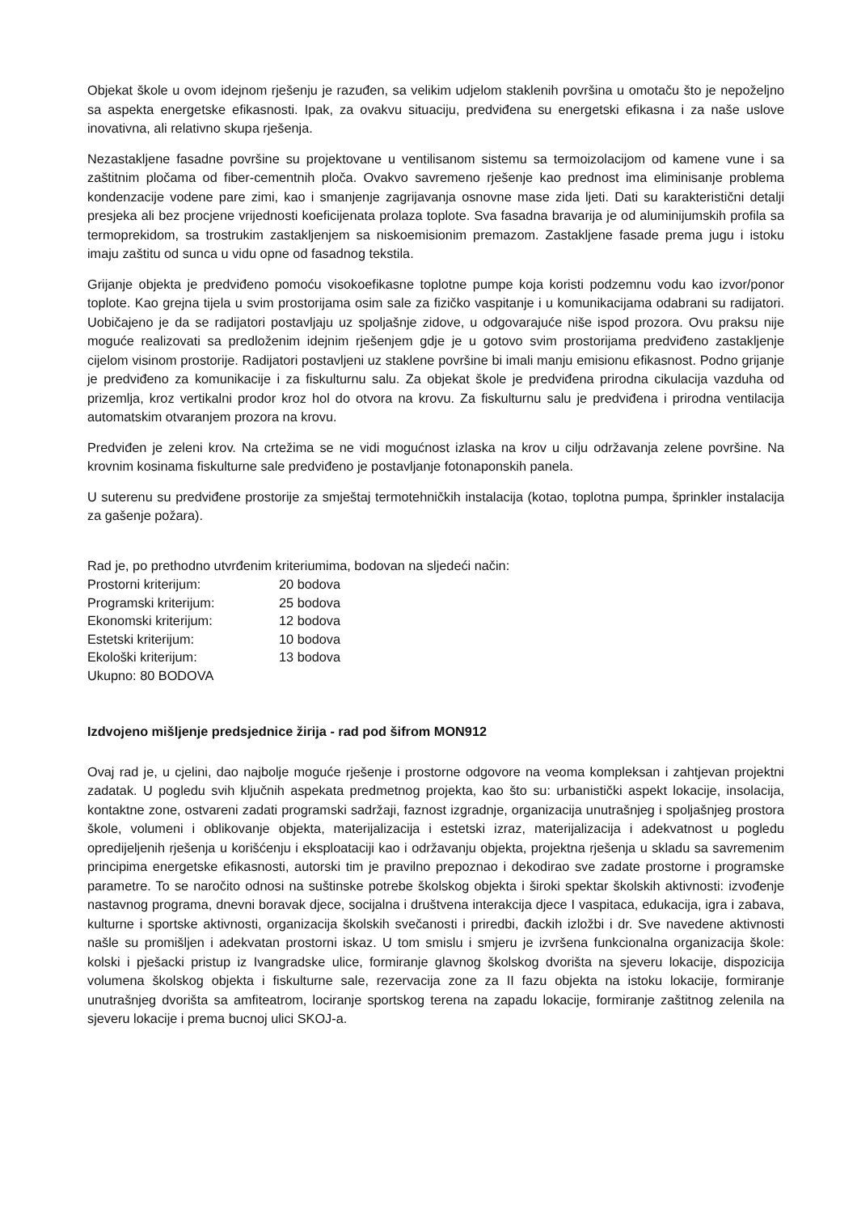Objekat škole u ovom idejnom rješenju je razuđen, sa velikim udjelom staklenih površina u omotaču što je nepoželjno sa aspekta energetske efikasnosti. Ipak, za ovakvu situaciju, predviđena su energetski efikasna i za naše uslove inovativna, ali relativno skupa rješenja.
Nezastakljene fasadne površine su projektovane u ventilisanom sistemu sa termoizolacijom od kamene vune i sa zaštitnim pločama od fiber-cementnih ploča. Ovakvo savremeno rješenje kao prednost ima eliminisanje problema kondenzacije vodene pare zimi, kao i smanjenje zagrijavanja osnovne mase zida ljeti. Dati su karakteristični detalji presjeka ali bez procjene vrijednosti koeficijenata prolaza toplote. Sva fasadna bravarija je od aluminijumskih profila sa termoprekidom, sa trostrukim zastakljenjem sa niskoemisionim premazom. Zastakljene fasade prema jugu i istoku imaju zaštitu od sunca u vidu opne od fasadnog tekstila.
Grijanje objekta je predviđeno pomoću visokoefikasne toplotne pumpe koja koristi podzemnu vodu kao izvor/ponor toplote. Kao grejna tijela u svim prostorijama osim sale za fizičko vaspitanje i u komunikacijama odabrani su radijatori. Uobičajeno je da se radijatori postavljaju uz spoljašnje zidove, u odgovarajuće niše ispod prozora. Ovu praksu nije moguće realizovati sa predloženim idejnim rješenjem gdje je u gotovo svim prostorijama predviđeno zastakljenje cijelom visinom prostorije. Radijatori postavljeni uz staklene površine bi imali manju emisionu efikasnost. Podno grijanje je predviđeno za komunikacije i za fiskulturnu salu. Za objekat škole je predviđena prirodna cikulacija vazduha od prizemlja, kroz vertikalni prodor kroz hol do otvora na krovu. Za fiskulturnu salu je predviđena i prirodna ventilacija automatskim otvaranjem prozora na krovu.
Predviđen je zeleni krov. Na crtežima se ne vidi mogućnost izlaska na krov u cilju održavanja zelene površine. Na krovnim kosinama fiskulturne sale predviđeno je postavljanje fotonaponskih panela.
U suterenu su predviđene prostorije za smještaj termotehničkih instalacija (kotao, toplotna pumpa, šprinkler instalacija za gašenje požara).
Rad je, po prethodno utvrđenim kriteriumima, bodovan na sljedeći način:
Prostorni kriterijum: 20 bodova Programski kriterijum: 25 bodova Ekonomski kriterijum: 12 bodova Estetski kriterijum: 10 bodova Ekološki kriterijum: 13 bodova
Ukupno: 80 BODOVA
Izdvojeno mišljenje predsjednice žirija - rad pod šifrom MON912
Ovaj rad je, u cjelini, dao najbolje moguće rješenje i prostorne odgovore na veoma kompleksan i zahtjevan projektni zadatak. U pogledu svih ključnih aspekata predmetnog projekta, kao što su: urbanistički aspekt lokacije, insolacija, kontaktne zone, ostvareni zadati programski sadržaji, faznost izgradnje, organizacija unutrašnjeg i spoljašnjeg prostora škole, volumeni i oblikovanje objekta, materijalizacija i estetski izraz, materijalizacija i adekvatnost u pogledu opredijeljenih rješenja u korišćenju i eksploataciji kao i održavanju objekta, projektna rješenja u skladu sa savremenim principima energetske efikasnosti, autorski tim je pravilno prepoznao i dekodirao sve zadate prostorne i programske parametre. To se naročito odnosi na suštinske potrebe školskog objekta i široki spektar školskih aktivnosti: izvođenje nastavnog programa, dnevni boravak djece, socijalna i društvena interakcija djece I vaspitaca, edukacija, igra i zabava, kulturne i sportske aktivnosti, organizacija školskih svečanosti i priredbi, đackih izložbi i dr. Sve navedene aktivnosti našle su promišljen i adekvatan prostorni iskaz. U tom smislu i smjeru je izvršena funkcionalna organizacija škole: kolski i pješacki pristup iz Ivangradske ulice, formiranje glavnog školskog dvorišta na sjeveru lokacije, dispozicija volumena školskog objekta i fiskulturne sale, rezervacija zone za II fazu objekta na istoku lokacije, formiranje unutrašnjeg dvorišta sa amfiteatrom, lociranje sportskog terena na zapadu lokacije, formiranje zaštitnog zelenila na sjeveru lokacije i prema bucnoj ulici SKOJ-a.